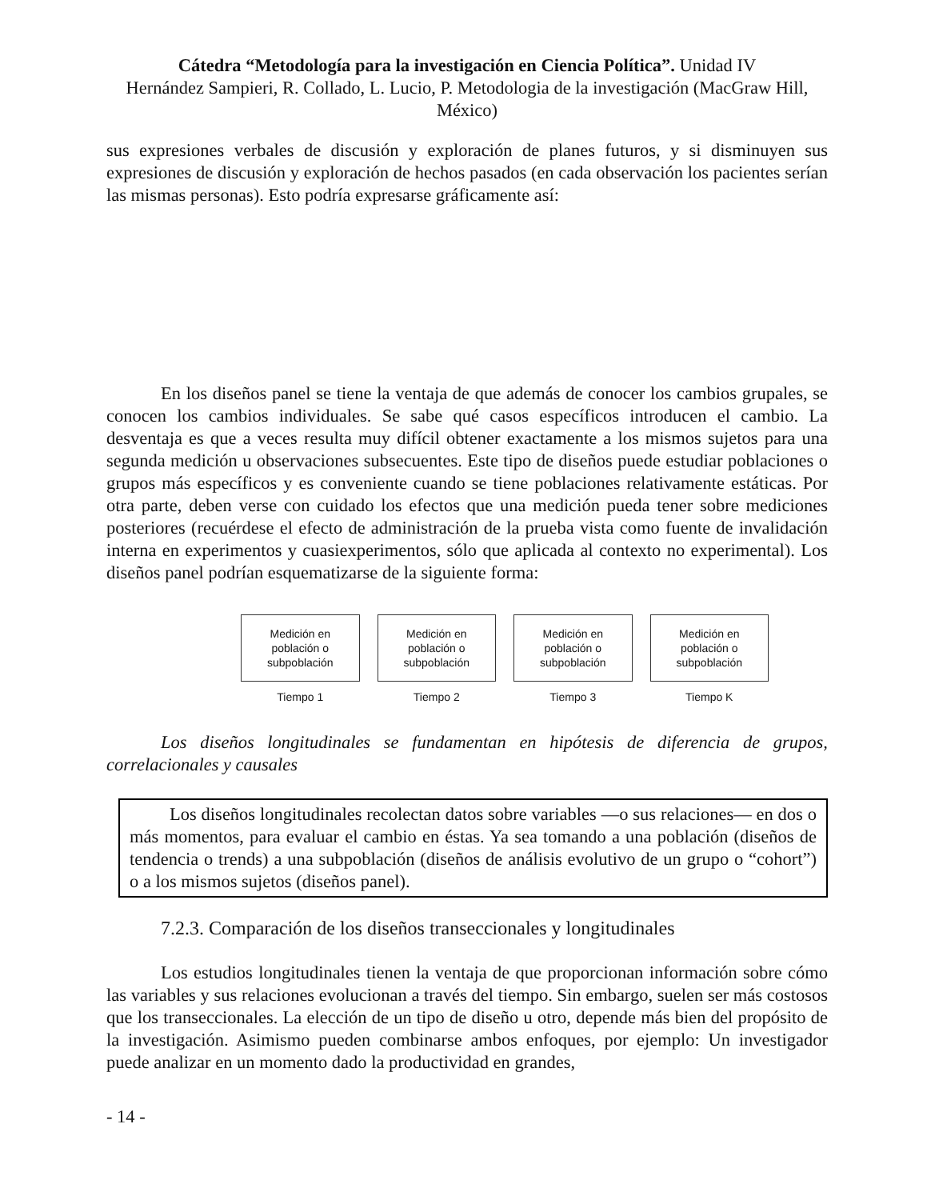Cátedra “Metodología para la investigación en Ciencia Política”. Unidad IV
Hernández Sampieri, R. Collado, L. Lucio, P. Metodologia de la investigación (MacGraw Hill, México)
sus expresiones verbales de discusión y exploración de planes futuros, y si disminuyen sus expresiones de discusión y exploración de hechos pasados (en cada observación los pacientes serían las mismas personas). Esto podría expresarse gráficamente así:
En los diseños panel se tiene la ventaja de que además de conocer los cambios grupales, se conocen los cambios individuales. Se sabe qué casos específicos introducen el cambio. La desventaja es que a veces resulta muy difícil obtener exactamente a los mismos sujetos para una segunda medición u observaciones subsecuentes. Este tipo de diseños puede estudiar poblaciones o grupos más específicos y es conveniente cuando se tiene poblaciones relativamente estáticas. Por otra parte, deben verse con cuidado los efectos que una medición pueda tener sobre mediciones posteriores (recuérdese el efecto de administración de la prueba vista como fuente de invalidación interna en experimentos y cuasiexperimentos, sólo que aplicada al contexto no experimental). Los diseños panel podrían esquematizarse de la siguiente forma:
Medición en población o subpoblación
Tiempo 1
Medición en población o subpoblación
Tiempo 2
Medición en población o subpoblación
Tiempo 3
Medición en población o subpoblación
Tiempo K
Los diseños longitudinales se fundamentan en hipótesis de diferencia de grupos, correlacionales y causales
Los diseños longitudinales recolectan datos sobre variables —o sus relaciones— en dos o más momentos, para evaluar el cambio en éstas. Ya sea tomando a una población (diseños de tendencia o trends) a una subpoblación (diseños de análisis evolutivo de un grupo o “cohort”) o a los mismos sujetos (diseños panel).
7.2.3. Comparación de los diseños transeccionales y longitudinales
Los estudios longitudinales tienen la ventaja de que proporcionan información sobre cómo las variables y sus relaciones evolucionan a través del tiempo. Sin embargo, suelen ser más costosos que los transeccionales. La elección de un tipo de diseño u otro, depende más bien del propósito de la investigación. Asimismo pueden combinarse ambos enfoques, por ejemplo: Un investigador puede analizar en un momento dado la productividad en grandes,
- 14 -